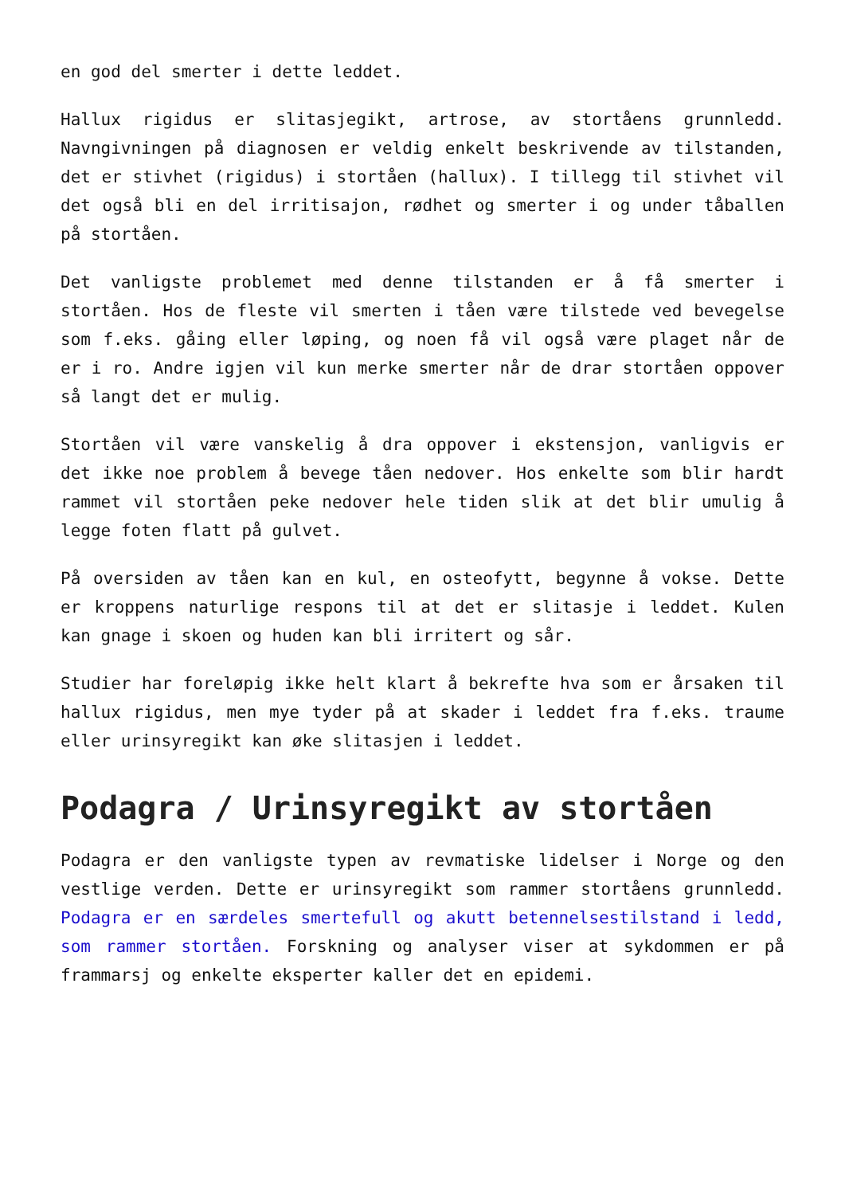en god del smerter i dette leddet.
Hallux rigidus er slitasjegikt, artrose, av stortåens grunnledd. Navngivningen på diagnosen er veldig enkelt beskrivende av tilstanden, det er stivhet (rigidus) i stortåen (hallux). I tillegg til stivhet vil det også bli en del irritisajon, rødhet og smerter i og under tåballen på stortåen.
Det vanligste problemet med denne tilstanden er å få smerter i stortåen. Hos de fleste vil smerten i tåen være tilstede ved bevegelse som f.eks. gåing eller løping, og noen få vil også være plaget når de er i ro. Andre igjen vil kun merke smerter når de drar stortåen oppover så langt det er mulig.
Stortåen vil være vanskelig å dra oppover i ekstensjon, vanligvis er det ikke noe problem å bevege tåen nedover. Hos enkelte som blir hardt rammet vil stortåen peke nedover hele tiden slik at det blir umulig å legge foten flatt på gulvet.
På oversiden av tåen kan en kul, en osteofytt, begynne å vokse. Dette er kroppens naturlige respons til at det er slitasje i leddet. Kulen kan gnage i skoen og huden kan bli irritert og sår.
Studier har foreløpig ikke helt klart å bekrefte hva som er årsaken til hallux rigidus, men mye tyder på at skader i leddet fra f.eks. traume eller urinsyregikt kan øke slitasjen i leddet.
Podagra / Urinsyregikt av stortåen
Podagra er den vanligste typen av revmatiske lidelser i Norge og den vestlige verden. Dette er urinsyregikt som rammer stortåens grunnledd. Podagra er en særdeles smertefull og akutt betennelsestilstand i ledd, som rammer stortåen. Forskning og analyser viser at sykdommen er på frammarsj og enkelte eksperter kaller det en epidemi.